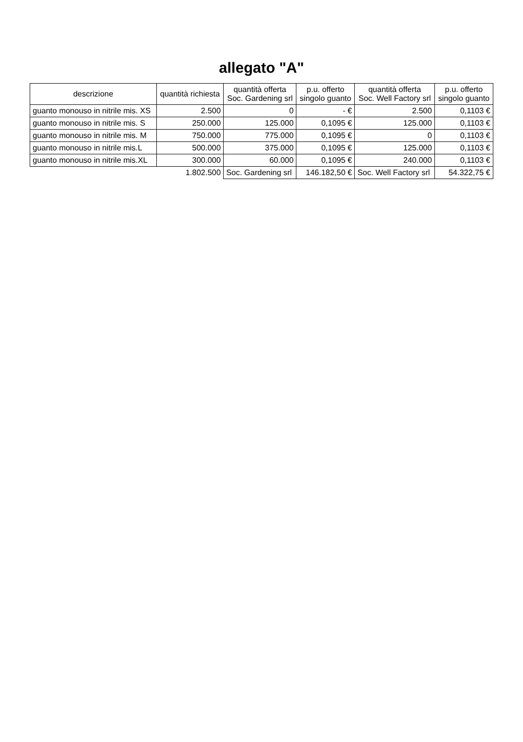allegato "A"
| descrizione | quantità richiesta | quantità offerta Soc. Gardening srl | p.u. offerto singolo guanto | quantità offerta Soc. Well Factory srl | p.u. offerto singolo guanto |
| --- | --- | --- | --- | --- | --- |
| guanto monouso in nitrile mis. XS | 2.500 | 0 | - € | 2.500 | 0,1103 € |
| guanto monouso in nitrile mis. S | 250.000 | 125.000 | 0,1095 € | 125.000 | 0,1103 € |
| guanto monouso in nitrile mis. M | 750.000 | 775.000 | 0,1095 € | 0 | 0,1103 € |
| guanto monouso in nitrile mis.L | 500.000 | 375.000 | 0,1095 € | 125.000 | 0,1103 € |
| guanto monouso in nitrile mis.XL | 300.000 | 60.000 | 0,1095 € | 240.000 | 0,1103 € |
| | 1.802.500 | Soc. Gardening srl | 146.182,50 € | Soc. Well Factory srl | 54.322,75 € |